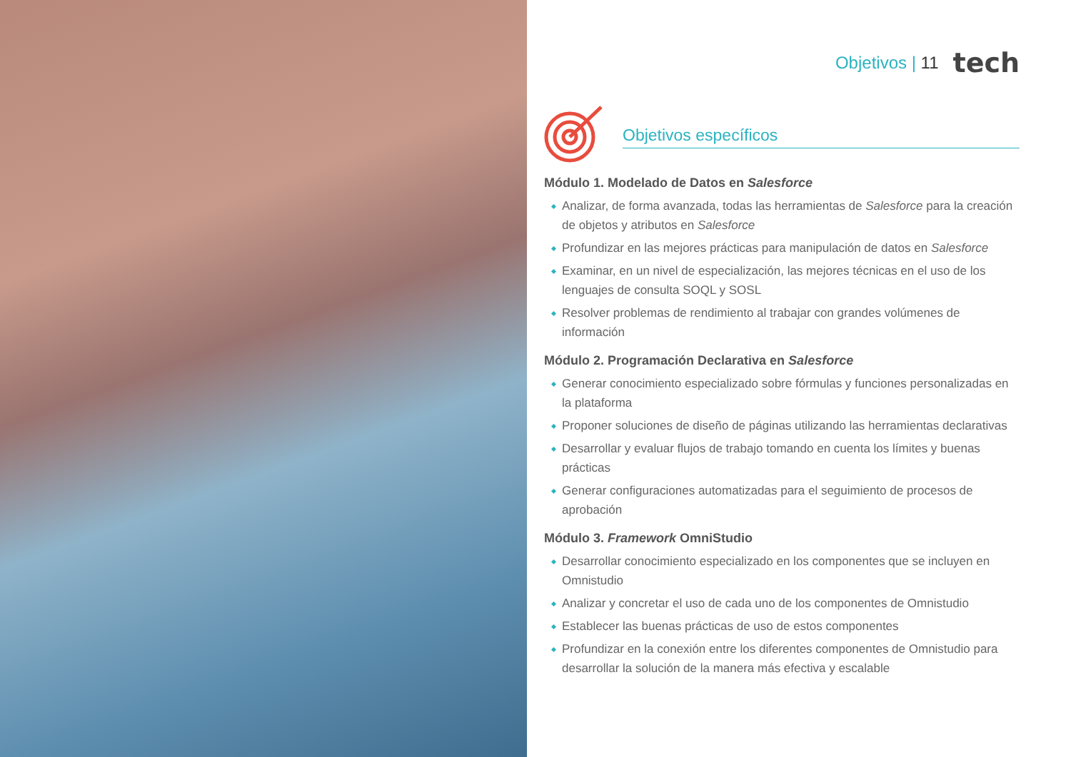Objetivos | 11 tech
Objetivos específicos
Módulo 1. Modelado de Datos en Salesforce
Analizar, de forma avanzada, todas las herramientas de Salesforce para la creación de objetos y atributos en Salesforce
Profundizar en las mejores prácticas para manipulación de datos en Salesforce
Examinar, en un nivel de especialización, las mejores técnicas en el uso de los lenguajes de consulta SOQL y SOSL
Resolver problemas de rendimiento al trabajar con grandes volúmenes de información
Módulo 2. Programación Declarativa en Salesforce
Generar conocimiento especializado sobre fórmulas y funciones personalizadas en la plataforma
Proponer soluciones de diseño de páginas utilizando las herramientas declarativas
Desarrollar y evaluar flujos de trabajo tomando en cuenta los límites y buenas prácticas
Generar configuraciones automatizadas para el seguimiento de procesos de aprobación
Módulo 3. Framework OmniStudio
Desarrollar conocimiento especializado en los componentes que se incluyen en Omnistudio
Analizar y concretar el uso de cada uno de los componentes de Omnistudio
Establecer las buenas prácticas de uso de estos componentes
Profundizar en la conexión entre los diferentes componentes de Omnistudio para desarrollar la solución de la manera más efectiva y escalable